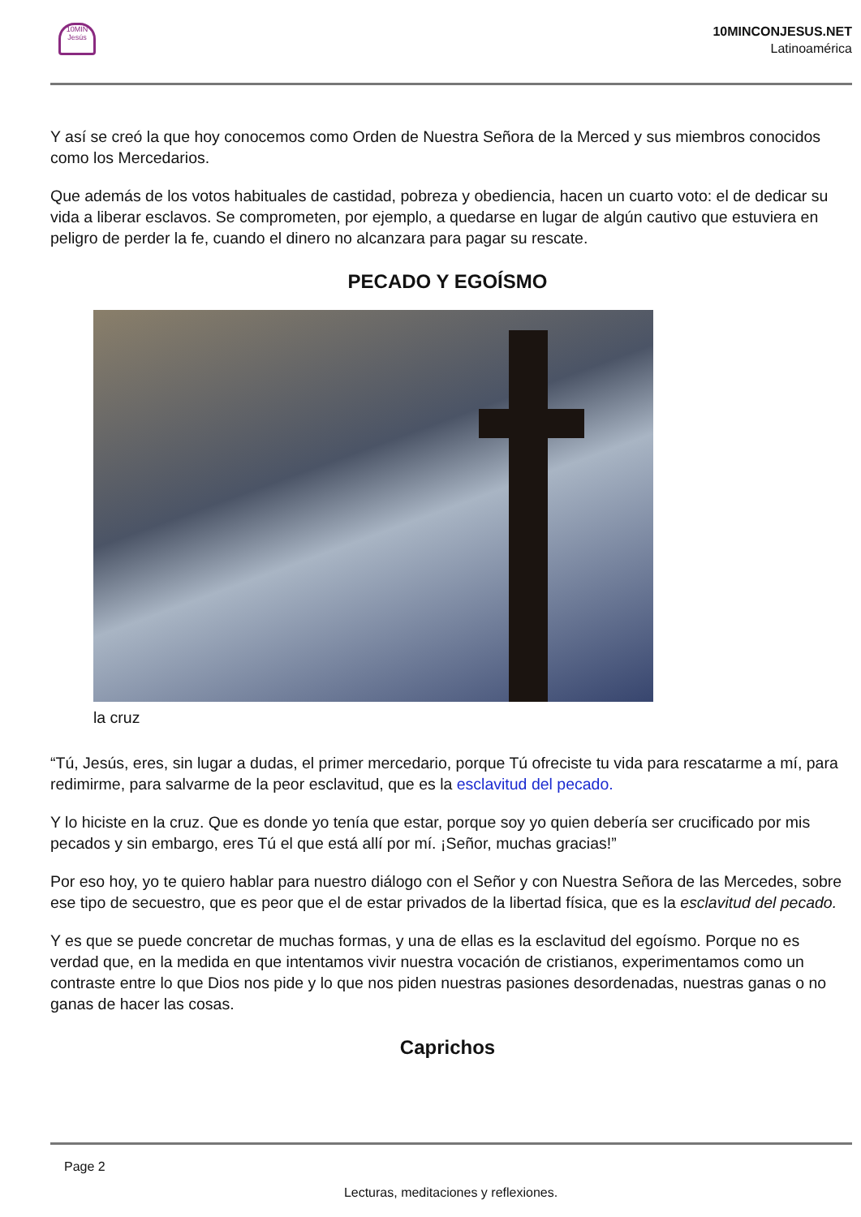10MIN
Jesús
10MINCONJESUS.NET
Latinoamérica
Y así se creó la que hoy conocemos como Orden de Nuestra Señora de la Merced y sus miembros conocidos como los Mercedarios.
Que además de los votos habituales de castidad, pobreza y obediencia, hacen un cuarto voto: el de dedicar su vida a liberar esclavos. Se comprometen, por ejemplo, a quedarse en lugar de algún cautivo que estuviera en peligro de perder la fe, cuando el dinero no alcanzara para pagar su rescate.
PECADO Y EGOÍSMO
la cruz
“Tú, Jesús, eres, sin lugar a dudas, el primer mercedario, porque Tú ofreciste tu vida para rescatarme a mí, para redimirme, para salvarme de la peor esclavitud, que es la esclavitud del pecado.
Y lo hiciste en la cruz. Que es donde yo tenía que estar, porque soy yo quien debería ser crucificado por mis pecados y sin embargo, eres Tú el que está allí por mí. ¡Señor, muchas gracias!”
Por eso hoy, yo te quiero hablar para nuestro diálogo con el Señor y con Nuestra Señora de las Mercedes, sobre ese tipo de secuestro, que es peor que el de estar privados de la libertad física, que es la esclavitud del pecado.
Y es que se puede concretar de muchas formas, y una de ellas es la esclavitud del egoísmo. Porque no es verdad que, en la medida en que intentamos vivir nuestra vocación de cristianos, experimentamos como un contraste entre lo que Dios nos pide y lo que nos piden nuestras pasiones desordenadas, nuestras ganas o no ganas de hacer las cosas.
Caprichos
Page 2
Lecturas, meditaciones y reflexiones.